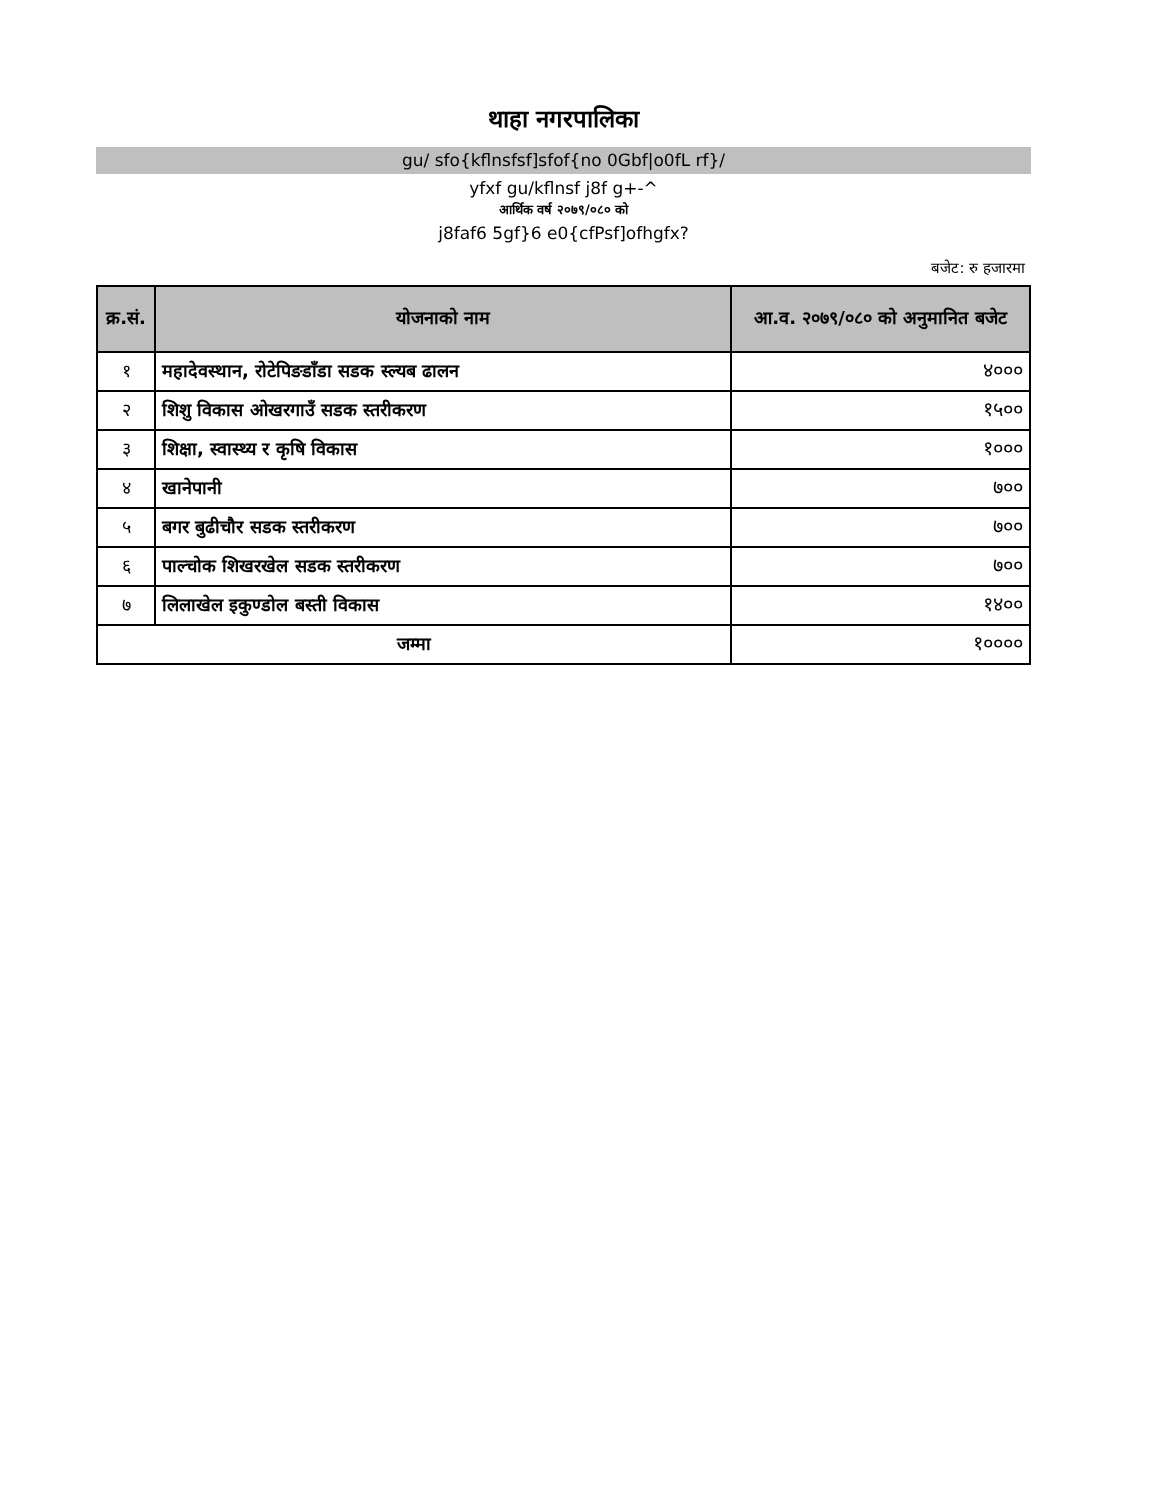थाहा नगरपालिका
gu/ sfo{kflnsfsf]sfof{no 0Gbf|o0fL rf}/
yfxf gu/kflnsf j8f g+-^
आर्थिक वर्ष २०७९/०८० को
j8faf6 5gf}6 e0{cfPsf]ofhgfx?
बजेट: रु हजारमा
| क्र.सं. | योजनाको नाम | आ.व. २०७९/०८० को अनुमानित बजेट |
| --- | --- | --- |
| १ | महादेवस्थान, रोटेपिङडाँडा सडक स्ल्यब ढालन | ४००० |
| २ | शिशु विकास ओखरगाउँ सडक स्तरीकरण | १५०० |
| ३ | शिक्षा, स्वास्थ्य र कृषि विकास | १००० |
| ४ | खानेपानी | ७०० |
| ५ | बगर बुढीचौर सडक स्तरीकरण | ७०० |
| ६ | पाल्चोक शिखरखेल सडक स्तरीकरण | ७०० |
| ७ | लिलाखेल इकुण्डोल बस्ती विकास | १४०० |
| जम्मा | | १०००० |